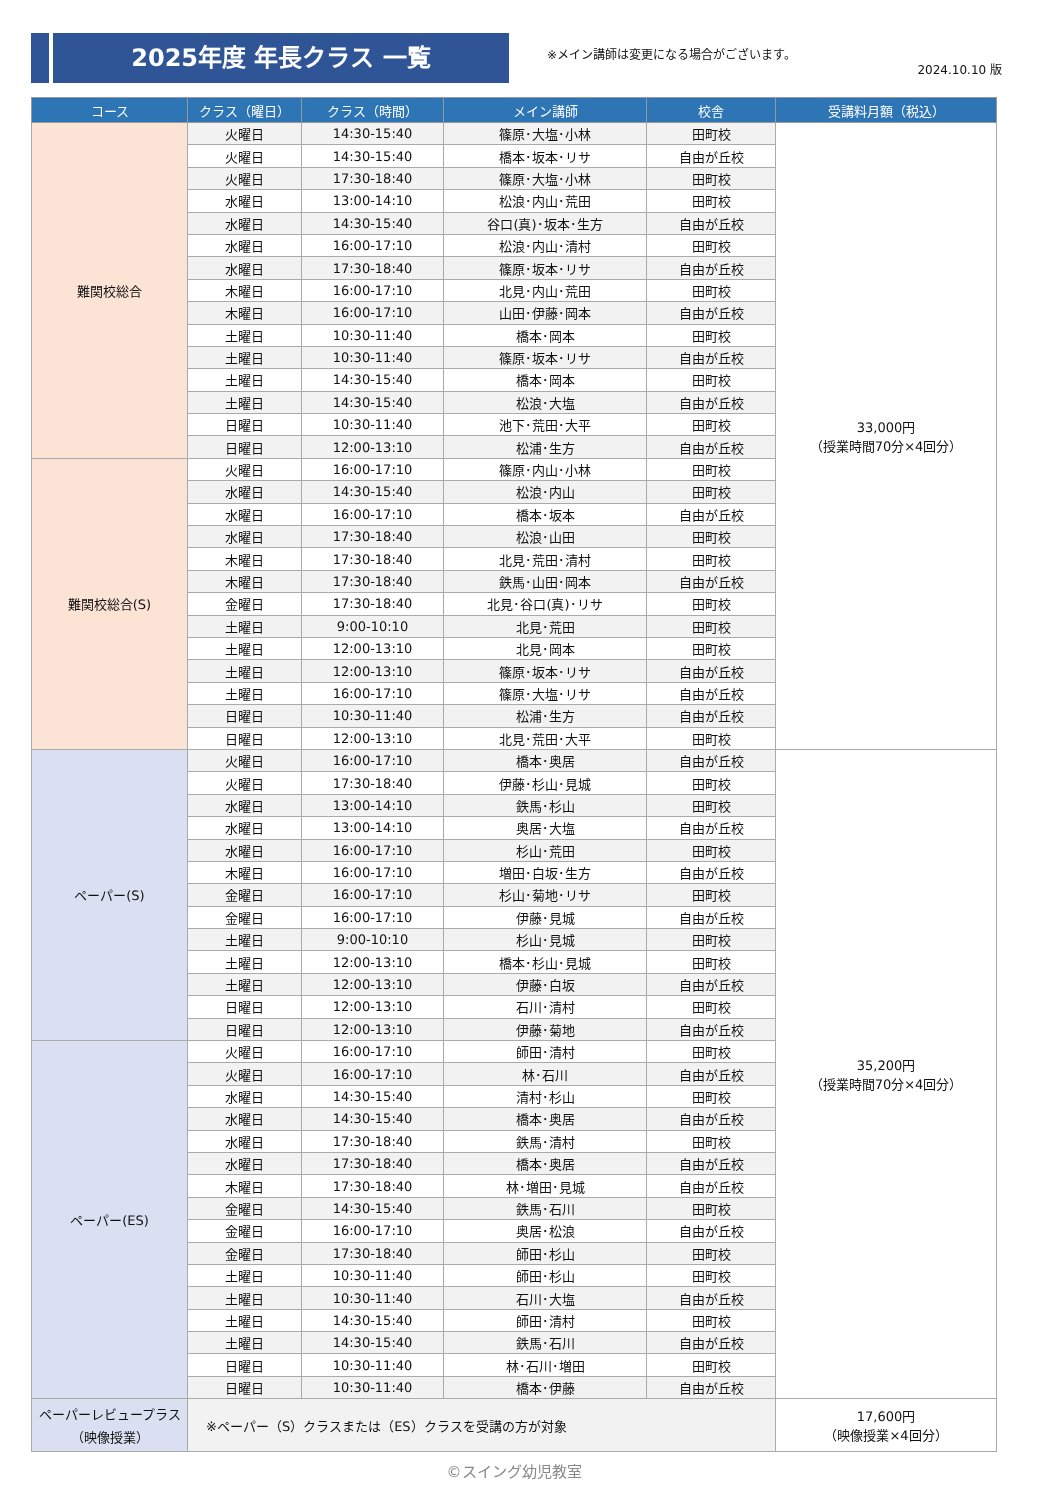2025年度 年長クラス 一覧
※メイン講師は変更になる場合がございます。
2024.10.10 版
| コース | クラス（曜日） | クラス（時間） | メイン講師 | 校舎 | 受講料月額（税込） |
| --- | --- | --- | --- | --- | --- |
| 難関校総合 | 火曜日 | 14:30-15:40 | 篠原･大塩･小林 | 田町校 | 33,000円 （授業時間70分×4回分） |
| | 火曜日 | 14:30-15:40 | 橋本･坂本･リサ | 自由が丘校 | |
| | 火曜日 | 17:30-18:40 | 篠原･大塩･小林 | 田町校 | |
| | 水曜日 | 13:00-14:10 | 松浪･内山･荒田 | 田町校 | |
| | 水曜日 | 14:30-15:40 | 谷口(真)･坂本･生方 | 自由が丘校 | |
| | 水曜日 | 16:00-17:10 | 松浪･内山･清村 | 田町校 | |
| | 水曜日 | 17:30-18:40 | 篠原･坂本･リサ | 自由が丘校 | |
| | 木曜日 | 16:00-17:10 | 北見･内山･荒田 | 田町校 | |
| | 木曜日 | 16:00-17:10 | 山田･伊藤･岡本 | 自由が丘校 | |
| | 土曜日 | 10:30-11:40 | 橋本･岡本 | 田町校 | |
| | 土曜日 | 10:30-11:40 | 篠原･坂本･リサ | 自由が丘校 | |
| | 土曜日 | 14:30-15:40 | 橋本･岡本 | 田町校 | |
| | 土曜日 | 14:30-15:40 | 松浪･大塩 | 自由が丘校 | |
| | 日曜日 | 10:30-11:40 | 池下･荒田･大平 | 田町校 | |
| | 日曜日 | 12:00-13:10 | 松浦･生方 | 自由が丘校 | |
| 難関校総合(S) | 火曜日 | 16:00-17:10 | 篠原･内山･小林 | 田町校 | |
| | 水曜日 | 14:30-15:40 | 松浪･内山 | 田町校 | |
| | 水曜日 | 16:00-17:10 | 橋本･坂本 | 自由が丘校 | |
| | 水曜日 | 17:30-18:40 | 松浪･山田 | 田町校 | |
| | 木曜日 | 17:30-18:40 | 北見･荒田･清村 | 田町校 | |
| | 木曜日 | 17:30-18:40 | 鉄馬･山田･岡本 | 自由が丘校 | |
| | 金曜日 | 17:30-18:40 | 北見･谷口(真)･リサ | 田町校 | |
| | 土曜日 | 9:00-10:10 | 北見･荒田 | 田町校 | |
| | 土曜日 | 12:00-13:10 | 北見･岡本 | 田町校 | |
| | 土曜日 | 12:00-13:10 | 篠原･坂本･リサ | 自由が丘校 | |
| | 土曜日 | 16:00-17:10 | 篠原･大塩･リサ | 自由が丘校 | |
| | 日曜日 | 10:30-11:40 | 松浦･生方 | 自由が丘校 | |
| | 日曜日 | 12:00-13:10 | 北見･荒田･大平 | 田町校 | |
| ペーパー(S) | 火曜日 | 16:00-17:10 | 橋本･奥居 | 自由が丘校 | 35,200円 （授業時間70分×4回分） |
| | 火曜日 | 17:30-18:40 | 伊藤･杉山･見城 | 田町校 | |
| | 水曜日 | 13:00-14:10 | 鉄馬･杉山 | 田町校 | |
| | 水曜日 | 13:00-14:10 | 奥居･大塩 | 自由が丘校 | |
| | 水曜日 | 16:00-17:10 | 杉山･荒田 | 田町校 | |
| | 木曜日 | 16:00-17:10 | 増田･白坂･生方 | 自由が丘校 | |
| | 金曜日 | 16:00-17:10 | 杉山･菊地･リサ | 田町校 | |
| | 金曜日 | 16:00-17:10 | 伊藤･見城 | 自由が丘校 | |
| | 土曜日 | 9:00-10:10 | 杉山･見城 | 田町校 | |
| | 土曜日 | 12:00-13:10 | 橋本･杉山･見城 | 田町校 | |
| | 土曜日 | 12:00-13:10 | 伊藤･白坂 | 自由が丘校 | |
| | 日曜日 | 12:00-13:10 | 石川･清村 | 田町校 | |
| | 日曜日 | 12:00-13:10 | 伊藤･菊地 | 自由が丘校 | |
| ペーパー(ES) | 火曜日 | 16:00-17:10 | 師田･清村 | 田町校 | |
| | 火曜日 | 16:00-17:10 | 林･石川 | 自由が丘校 | |
| | 水曜日 | 14:30-15:40 | 清村･杉山 | 田町校 | |
| | 水曜日 | 14:30-15:40 | 橋本･奥居 | 自由が丘校 | |
| | 水曜日 | 17:30-18:40 | 鉄馬･清村 | 田町校 | |
| | 水曜日 | 17:30-18:40 | 橋本･奥居 | 自由が丘校 | |
| | 木曜日 | 17:30-18:40 | 林･増田･見城 | 自由が丘校 | |
| | 金曜日 | 14:30-15:40 | 鉄馬･石川 | 田町校 | |
| | 金曜日 | 16:00-17:10 | 奥居･松浪 | 自由が丘校 | |
| | 金曜日 | 17:30-18:40 | 師田･杉山 | 田町校 | |
| | 土曜日 | 10:30-11:40 | 師田･杉山 | 田町校 | |
| | 土曜日 | 10:30-11:40 | 石川･大塩 | 自由が丘校 | |
| | 土曜日 | 14:30-15:40 | 師田･清村 | 田町校 | |
| | 土曜日 | 14:30-15:40 | 鉄馬･石川 | 自由が丘校 | |
| | 日曜日 | 10:30-11:40 | 林･石川･増田 | 田町校 | |
| | 日曜日 | 10:30-11:40 | 橋本･伊藤 | 自由が丘校 | |
| ペーパーレビュープラス （映像授業） | ※ペーパー（S）クラスまたは（ES）クラスを受講の方が対象 | | | | 17,600円 （映像授業×4回分） |
©スイング幼児教室